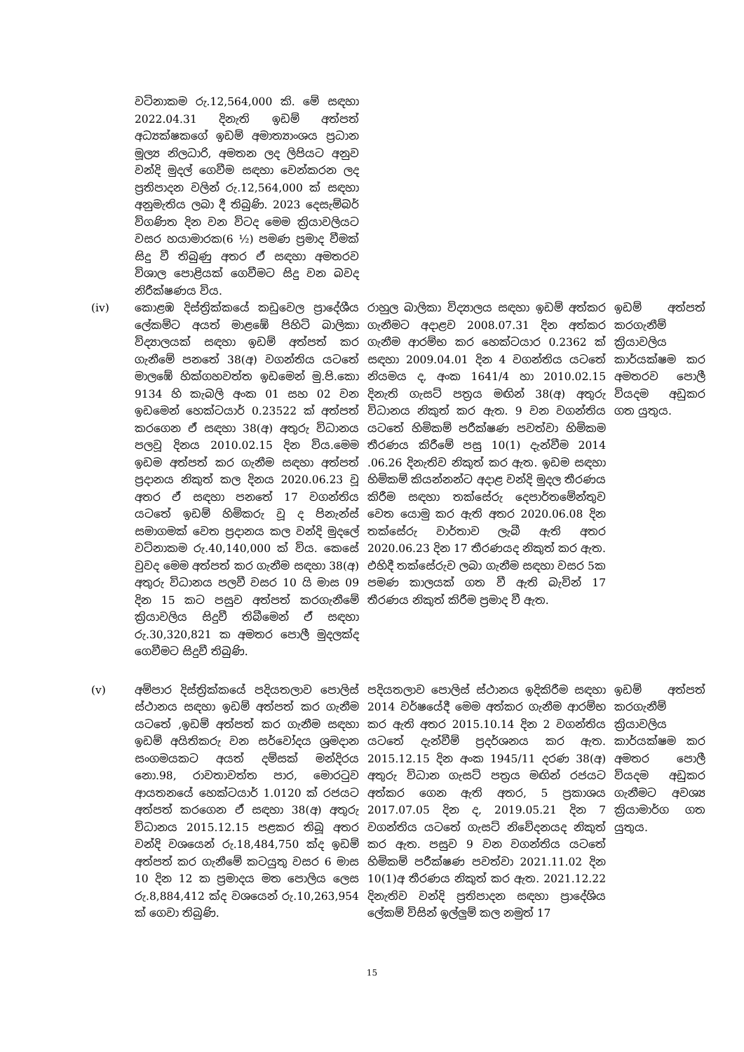| | වටිනාකම රු.12,564,000 කි. මේ සඳහා 2022.04.31 දිනැති ඉඩම් අත්පත් අධ්‍යක්ෂකගේ ඉඩම් අමාත්‍යාංශය ප්‍රධාන මූල්‍ය නිලධාරි, අමතන ලද ලිපියට අනුව වන්දි මුදල් ගෙවීම සඳහා වෙන්කරන ලද ප්‍රතිපාදන වලින් රු.12,564,000 ක් සඳහා අනුමැතිය ලබා දී තිබුණි. 2023 දෙසැම්බර් විගණිත දින වන විටද මෙම ක්‍රියාවලියට වසර හයාමාරක(6 ½) පමණ ප්‍රමාද වීමක් සිදු වී තිබුණු අතර ඒ සඳහා අමතරව විශාල පොළියක් ගෙවීමට සිදු වන බවද නිරීක්ෂණය විය. | | |
| (iv) | කොළඹ දිස්ත්‍රික්කයේ කඩුවෙල ප්‍රාදේශීය ලේකම්ට අයත් මාළඹේ පිහිටි බාලිකා විද්‍යාලයක් සඳහා ඉඩම් අත්පත් කර ගැනීමේ පනතේ 38(අ) වගන්තිය යටතේ මාලඹේ හික්ගහවත්ත ඉඩමෙන් මු.පි.කො 9134 හි කැබලි අංක 01 සහ 02 වන ඉඩමෙන් හෙක්ටයාර් 0.23522 ක් අත්පත් කරගෙන ඒ සඳහා 38(අ) අතුරු විධානය පලවූ දිනය 2010.02.15 දින විය.මෙම ඉඩම අත්පත් කර ගැනීම සඳහා අත්පත් ප්‍රදානය නිකුත් කල දිනය 2020.06.23 වූ අතර ඒ සඳහා පනතේ 17 වගන්තිය යටතේ ඉඩම් හිමිකරු වූ ද පිනැන්ස් සමාගමක් වෙත ප්‍රදානය කල වන්දි මුදලේ වටිනාකම රු.40,140,000 ක් විය. කෙසේ වුවද මෙම අත්පත් කර ගැනීම සඳහා 38(අ) අතුරු විධානය පලවී වසර 10 යි මාස 09 දින 15 කට පසුව අත්පත් කරගැනීමේ ක්‍රියාවලිය සිදුවී තිබීමෙන් ඒ සඳහා රු.30,320,821 ක අමතර පොලී මුදලක්ද ගෙවීමට සිදුවී තිබුණි. | රාහුල බාලිකා විද්‍යාලය සඳහා ඉඩම් අත්කර ගැනීමට අදාළව 2008.07.31 දින අත්කර ගැනීම ආරම්භ කර හෙක්ටයාර 0.2362 ක් සඳහා 2009.04.01 දින 4 වගන්තිය යටතේ නියමය ද, අංක 1641/4 හා 2010.02.15 දිනැති ගැසට් පත්‍රය මඟින් 38(අ) අතුරු විධානය නිකුත් කර ඇත. 9 වන වගන්තිය යටතේ හිමිකම් පරීක්ෂණ පවත්වා හිමිකම තීරණය කිරීමේ පසු 10(1) දැන්වීම 2014 .06.26 දිනැතිව නිකුත් කර ඇත. ඉඩම සඳහා හිමිකම් කියන්නන්ට අදාළ වන්දි මුදල තීරණය කිරීම සඳහා තක්සේරු දෙපාර්තමේන්තුව වෙත යොමු කර ඇති අතර 2020.06.08 දින තක්සේරු වාර්තාව ලැබී ඇති අතර 2020.06.23 දින 17 තීරණයද නිකුත් කර ඇත. එහිදී තක්සේරුව ලබා ගැනීම සඳහා වසර 5ක පමණ කාලයක් ගත වී ඇති බැවින් 17 තීරණය නිකුත් කිරීම ප්‍රමාද වී ඇත. | ඉඩම් අත්පත් කරගැනීම් ක්‍රියාවලිය කාර්යක්ෂම කර අමතරව පොලී වියදම අඩුකර ගත යුතුය. |
| (v) | අම්පාර දිස්ත්‍රික්කයේ පදියතලාව පොලිස් ස්ථානය සඳහා ඉඩම් අත්පත් කර ගැනීම යටතේ ,ඉඩම් අත්පත් කර ගැනීම සඳහා ඉඩම් අයිතිකරු වන සර්වෝදය ශ්‍රමදාන සංගමයකට අයත් දම්සක් මන්දිරය නො.98, රාවතාවත්ත පාර, මොරටුව ආයතනයේ හෙක්ටයාර් 1.0120 ක් රජයට අත්පත් කරගෙන ඒ සඳහා 38(අ) අතුරු විධානය 2015.12.15 පළකර තිබූ අතර වන්දි වශයෙන් රු.18,484,750 ක්ද ඉඩම් අත්පත් කර ගැනීමේ කටයුතු වසර 6 මාස 10 දින 12 ක ප්‍රමාදය මත පොලිය ලෙස රු.8,884,412 ක්ද වශයෙන් රු.10,263,954 ක් ගෙවා තිබුණි. | පදියතලාව පොලිස් ස්ථානය ඉදිකිරීම සඳහා 2014 වර්ෂයේදී මෙම අත්කර ගැනීම ආරම්භ කර ඇති අතර 2015.10.14 දින 2 වගන්තිය යටතේ දැන්වීම් ප්‍රදර්ශනය කර ඇත. 2015.12.15 දින අංක 1945/11 දරණ 38(අ) අතුරු විධාන ගැසට් පත්‍රය මඟින් රජයට අත්කර ගෙන ඇති අතර, 5 ප්‍රකාශය 2017.07.05 දින ද, 2019.05.21 දින 7 වගන්තිය යටතේ ගැසට් නිවේදනයද නිකුත් කර ඇත. පසුව 9 වන වගන්තිය යටතේ හිමිකම් පරීක්ෂණ පවත්වා 2021.11.02 දින 10(1)අ තීරණය නිකුත් කර ඇත. 2021.12.22 දිනැතිව වන්දි ප්‍රතිපාදන සඳහා ප්‍රාදේශිය ලේකම් විසින් ඉල්ලුම් කල නමුත් 17 | ඉඩම් අත්පත් කරගැනීම් ක්‍රියාවලිය කාර්යක්ෂම කර අමතර පොලී වියදම අඩුකර ගැනීමට අවශ්‍ය ක්‍රියාමාර්ග ගත යුතුය. |
15